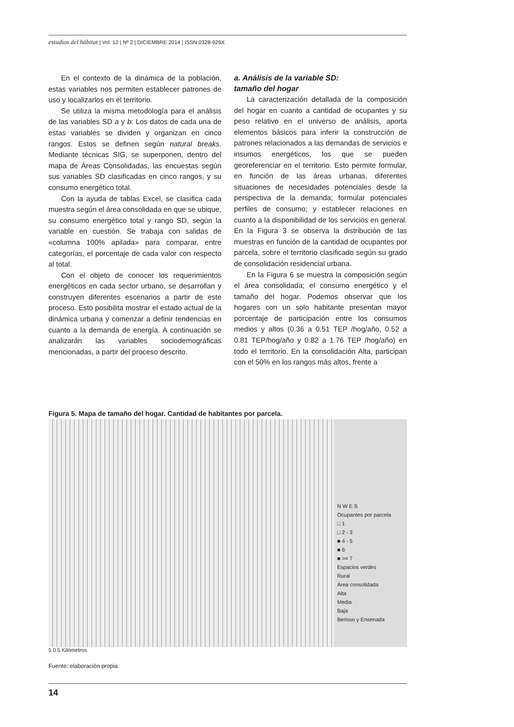estudios del hábitat | Vol. 12 | Nº 2 | DICIEMBRE 2014 | ISSN 0328-929X
En el contexto de la dinámica de la población, estas variables nos permiten establecer patrones de uso y localizarlos en el territorio.
Se utiliza la misma metodología para el análisis de las variables SD a y b: Los datos de cada una de estas variables se dividen y organizan en cinco rangos. Estos se definen según natural breaks. Mediante técnicas SIG, se superponen, dentro del mapa de Áreas Consolidadas, las encuestas según sus variables SD clasificadas en cinco rangos, y su consumo energético total.
Con la ayuda de tablas Excel, se clasifica cada muestra según el área consolidada en que se ubique, su consumo energético total y rango SD, según la variable en cuestión. Se trabaja con salidas de «columna 100% apilada» para comparar, entre categorías, el porcentaje de cada valor con respecto al total.
Con el objeto de conocer los requerimientos energéticos en cada sector urbano, se desarrollan y construyen diferentes escenarios a partir de este proceso. Esto posibilita mostrar el estado actual de la dinámica urbana y comenzar a definir tendencias en cuanto a la demanda de energía. A continuación se analizarán las variables sociodemográficas mencionadas, a partir del proceso descrito.
a. Análisis de la variable SD:
tamaño del hogar
La caracterización detallada de la composición del hogar en cuanto a cantidad de ocupantes y su peso relativo en el universo de análisis, aporta elementos básicos para inferir la construcción de patrones relacionados a las demandas de servicios e insumos energéticos, los que se pueden georeferenciar en el territorio. Esto permite formular, en función de las áreas urbanas, diferentes situaciones de necesidades potenciales desde la perspectiva de la demanda; formular potenciales perfiles de consumo; y establecer relaciones en cuanto a la disponibilidad de los servicios en general. En la Figura 3 se observa la distribución de las muestras en función de la cantidad de ocupantes por parcela, sobre el territorio clasificado según su grado de consolidación residencial urbana.
En la Figura 6 se muestra la composición según el área consolidada; el consumo energético y el tamaño del hogar. Podemos observar que los hogares con un solo habitante presentan mayor porcentaje de participación entre los consumos medios y altos (0.36 a 0.51 TEP /hog/año, 0.52 a 0.81 TEP/hog/año y 0.82 a 1.76 TEP /hog/año) en todo el territorio. En la consolidación Alta, participan con el 50% en los rangos más altos, frente a
Figura 5. Mapa de tamaño del hogar. Cantidad de habitantes por parcela.
N W E S
Ocupantes por parcela
□ 1
□ 2 - 3
■ 4 - 5
■ 6
■ >= 7
Espacios verdes
Rural
Área consolidada
Alta
Media
Baja
Berisso y Ensenada
5 0 5 Kilómetros
Fuente: elaboración propia.
14